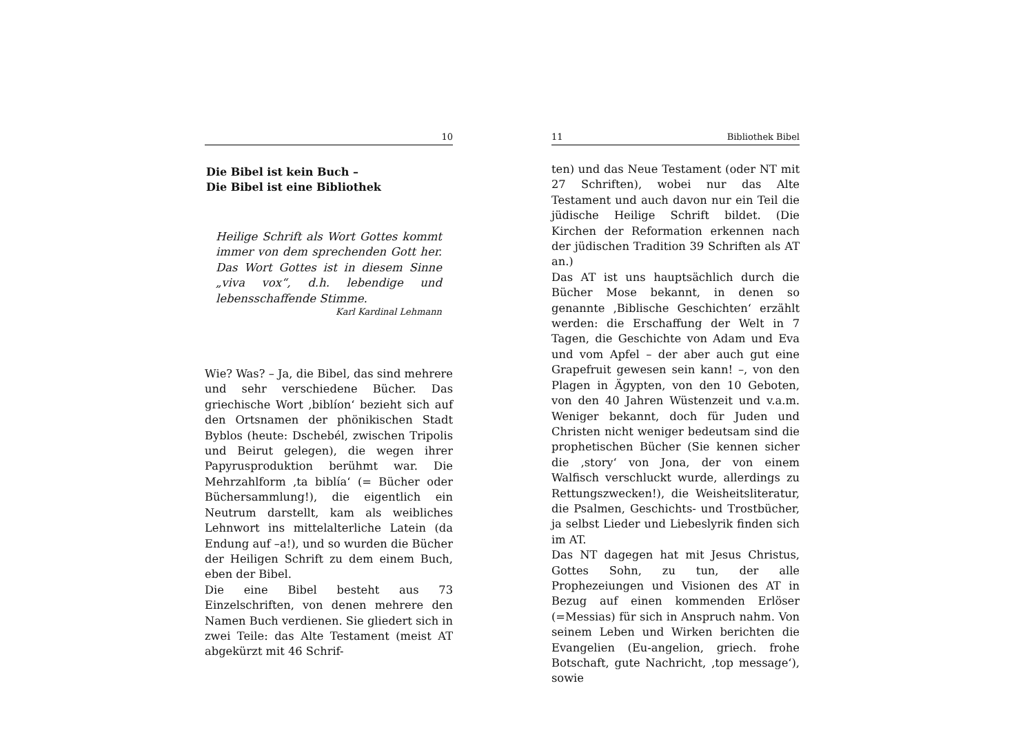10
Die Bibel ist kein Buch –
Die Bibel ist eine Bibliothek
Heilige Schrift als Wort Gottes kommt immer von dem sprechenden Gott her. Das Wort Gottes ist in diesem Sinne „viva vox“, d.h. lebendige und lebensschaffende Stimme.
Karl Kardinal Lehmann
Wie? Was? – Ja, die Bibel, das sind mehrere und sehr verschiedene Bücher. Das griechische Wort ‚biblíon‘ bezieht sich auf den Ortsnamen der phönikischen Stadt Byblos (heute: Dschebél, zwischen Tripolis und Beirut gelegen), die wegen ihrer Papyrusproduktion berühmt war. Die Mehrzahlform ‚ta biblía‘ (= Bücher oder Büchersammlung!), die eigentlich ein Neutrum darstellt, kam als weibliches Lehnwort ins mittelalterliche Latein (da Endung auf –a!), und so wurden die Bücher der Heiligen Schrift zu dem einem Buch, eben der Bibel.
Die eine Bibel besteht aus 73 Einzelschriften, von denen mehrere den Namen Buch verdienen. Sie gliedert sich in zwei Teile: das Alte Testament (meist AT abgekürzt mit 46 Schrif-
11 Bibliothek Bibel
ten) und das Neue Testament (oder NT mit 27 Schriften), wobei nur das Alte Testament und auch davon nur ein Teil die jüdische Heilige Schrift bildet. (Die Kirchen der Reformation erkennen nach der jüdischen Tradition 39 Schriften als AT an.)
Das AT ist uns hauptsächlich durch die Bücher Mose bekannt, in denen so genannte ‚Biblische Geschichten‘ erzählt werden: die Erschaffung der Welt in 7 Tagen, die Geschichte von Adam und Eva und vom Apfel – der aber auch gut eine Grapefruit gewesen sein kann! –, von den Plagen in Ägypten, von den 10 Geboten, von den 40 Jahren Wüstenzeit und v.a.m. Weniger bekannt, doch für Juden und Christen nicht weniger bedeutsam sind die prophetischen Bücher (Sie kennen sicher die ‚story‘ von Jona, der von einem Walfisch verschluckt wurde, allerdings zu Rettungszwecken!), die Weisheitsliteratur, die Psalmen, Geschichts- und Trostbücher, ja selbst Lieder und Liebeslyrik finden sich im AT.
Das NT dagegen hat mit Jesus Christus, Gottes Sohn, zu tun, der alle Prophezeiungen und Visionen des AT in Bezug auf einen kommenden Erlöser (=Messias) für sich in Anspruch nahm. Von seinem Leben und Wirken berichten die Evangelien (Eu-angelion, griech. frohe Botschaft, gute Nachricht, ‚top message‘), sowie